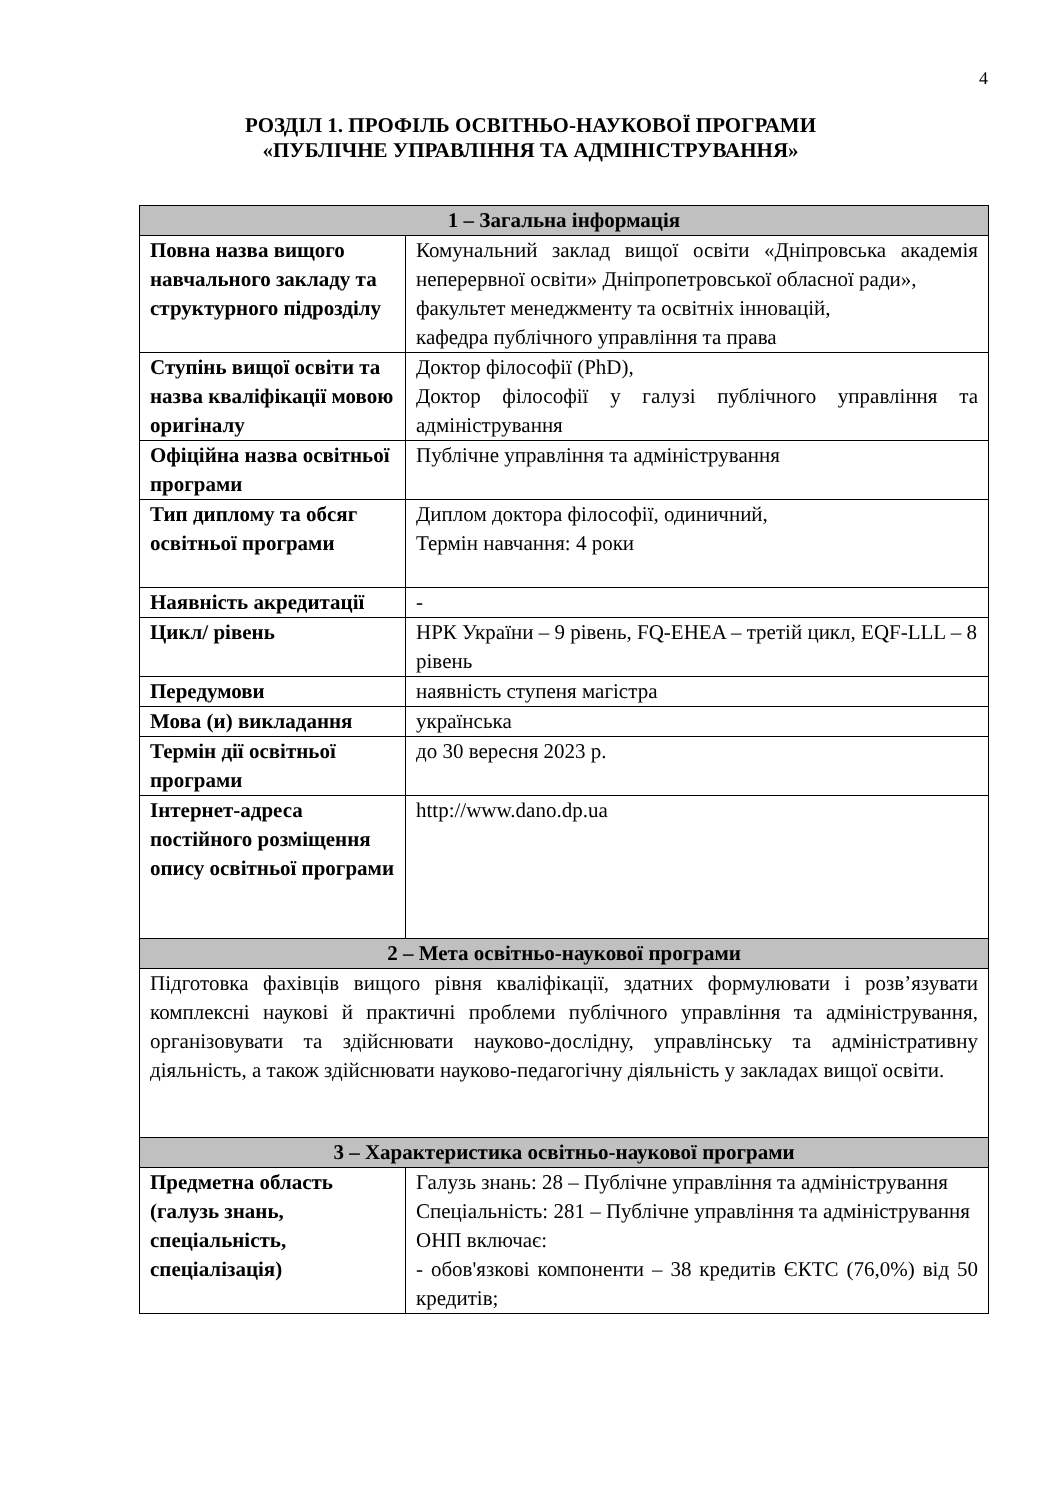4
РОЗДІЛ 1. ПРОФІЛЬ ОСВІТНЬО-НАУКОВОЇ ПРОГРАМИ
«ПУБЛІЧНЕ УПРАВЛІННЯ ТА АДМІНІСТРУВАННЯ»
| 1 – Загальна інформація | |
| --- | --- |
| Повна назва вищого навчального закладу та структурного підрозділу | Комунальний заклад вищої освіти «Дніпровська академія неперервної освіти» Дніпропетровської обласної ради», факультет менеджменту та освітніх інновацій, кафедра публічного управління та права |
| Ступінь вищої освіти та назва кваліфікації мовою оригіналу | Доктор філософії (PhD), Доктор філософії у галузі публічного управління та адміністрування |
| Офіційна назва освітньої програми | Публічне управління та адміністрування |
| Тип диплому та обсяг освітньої програми | Диплом доктора філософії, одиничний, Термін навчання: 4 роки |
| Наявність акредитації | - |
| Цикл/ рівень | НРК України – 9 рівень, FQ-EHEA – третій цикл, EQF-LLL – 8 рівень |
| Передумови | наявність ступеня магістра |
| Мова (и) викладання | українська |
| Термін дії освітньої програми | до 30 вересня 2023 р. |
| Інтернет-адреса постійного розміщення опису освітньої програми | http://www.dano.dp.ua |
| 2 – Мета освітньо-наукової програми | |
| Підготовка фахівців вищого рівня кваліфікації, здатних формулювати і розв’язувати комплексні наукові й практичні проблеми публічного управління та адміністрування, організовувати та здійснювати науково-дослідну, управлінську та адміністративну діяльність, а також здійснювати науково-педагогічну діяльність у закладах вищої освіти. | |
| 3 – Характеристика освітньо-наукової програми | |
| Предметна область (галузь знань, спеціальність, спеціалізація) | Галузь знань: 28 – Публічне управління та адміністрування Спеціальність: 281 – Публічне управління та адміністрування ОНП включає: - обов'язкові компоненти – 38 кредитів ЄКТС (76,0%) від 50 кредитів; |